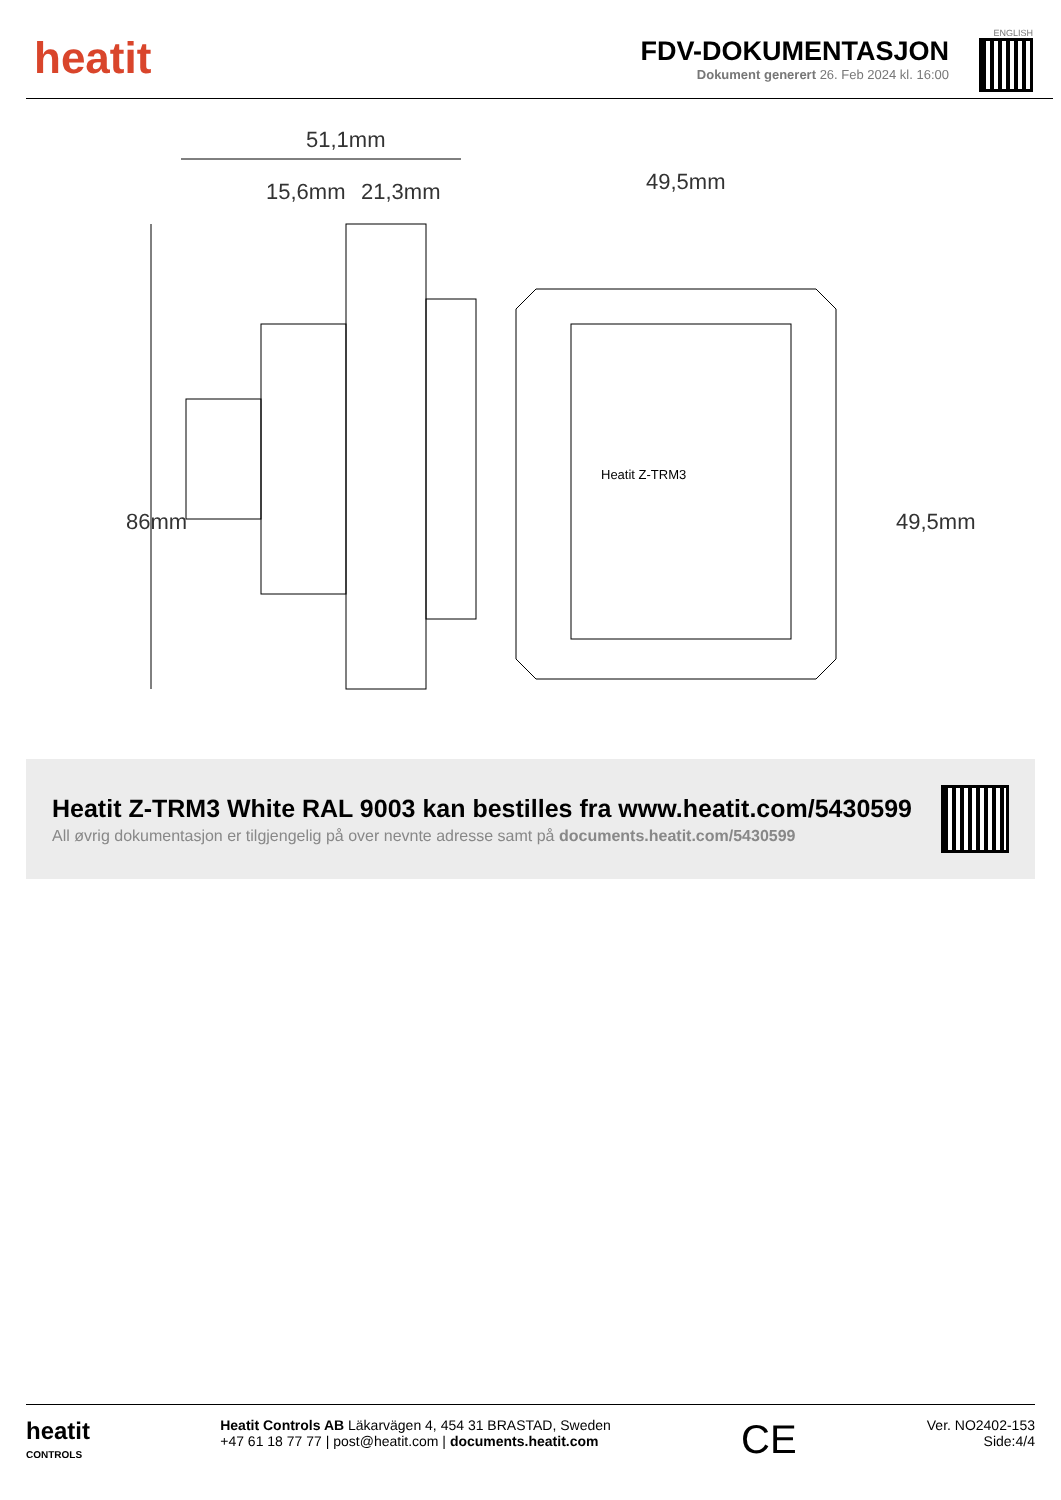heatit
FDV-DOKUMENTASJON
Dokument generert 26. Feb 2024 kl. 16:00
ENGLISH
51,1mm
15,6mm
21,3mm
49,5mm
86mm
49,5mm
Heatit Z-TRM3
Heatit Z-TRM3 White RAL 9003 kan bestilles fra www.heatit.com/5430599
All øvrig dokumentasjon er tilgjengelig på over nevnte adresse samt på documents.heatit.com/5430599
heatit
CONTROLS
Heatit Controls AB Läkarvägen 4, 454 31 BRASTAD, Sweden
+47 61 18 77 77 | post@heatit.com | documents.heatit.com
CE
Ver. NO2402-153
Side:4/4